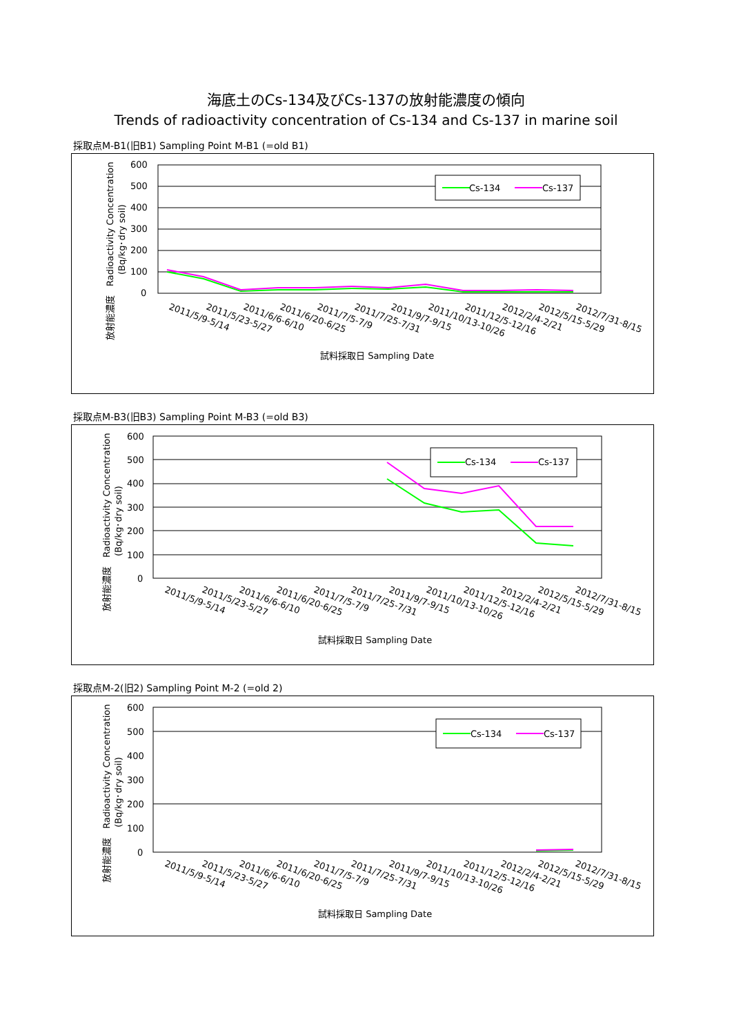海底土のCs-134及びCs-137の放射能濃度の傾向
Trends of radioactivity concentration of Cs-134 and Cs-137 in marine soil
採取点M-B1(旧B1) Sampling Point M-B1 (=old B1)
600
500
400
300
200
100
0
Cs-134
Cs-137
放射能濃度　Radioactivity Concentration
(Bq/kg･dry soil)
2011/5/9-5/14
2011/5/23-5/27
2011/6/6-6/10
2011/6/20-6/25
2011/7/5-7/9
2011/7/25-7/31
2011/9/7-9/15
2011/10/13-10/26
2011/12/5-12/16
2012/2/4-2/21
2012/5/15-5/29
2012/7/31-8/15
試料採取日 Sampling Date
採取点M-B3(旧B3) Sampling Point M-B3 (=old B3)
600
500
400
300
200
100
0
Cs-134
Cs-137
放射能濃度　Radioactivity Concentration
(Bq/kg･dry soil)
2011/5/9-5/14
2011/5/23-5/27
2011/6/6-6/10
2011/6/20-6/25
2011/7/5-7/9
2011/7/25-7/31
2011/9/7-9/15
2011/10/13-10/26
2011/12/5-12/16
2012/2/4-2/21
2012/5/15-5/29
2012/7/31-8/15
試料採取日 Sampling Date
採取点M-2(旧2) Sampling Point M-2 (=old 2)
600
500
400
300
200
100
0
Cs-134
Cs-137
放射能濃度　Radioactivity Concentration
(Bq/kg･dry soil)
2011/5/9-5/14
2011/5/23-5/27
2011/6/6-6/10
2011/6/20-6/25
2011/7/5-7/9
2011/7/25-7/31
2011/9/7-9/15
2011/10/13-10/26
2011/12/5-12/16
2012/2/4-2/21
2012/5/15-5/29
2012/7/31-8/15
試料採取日 Sampling Date